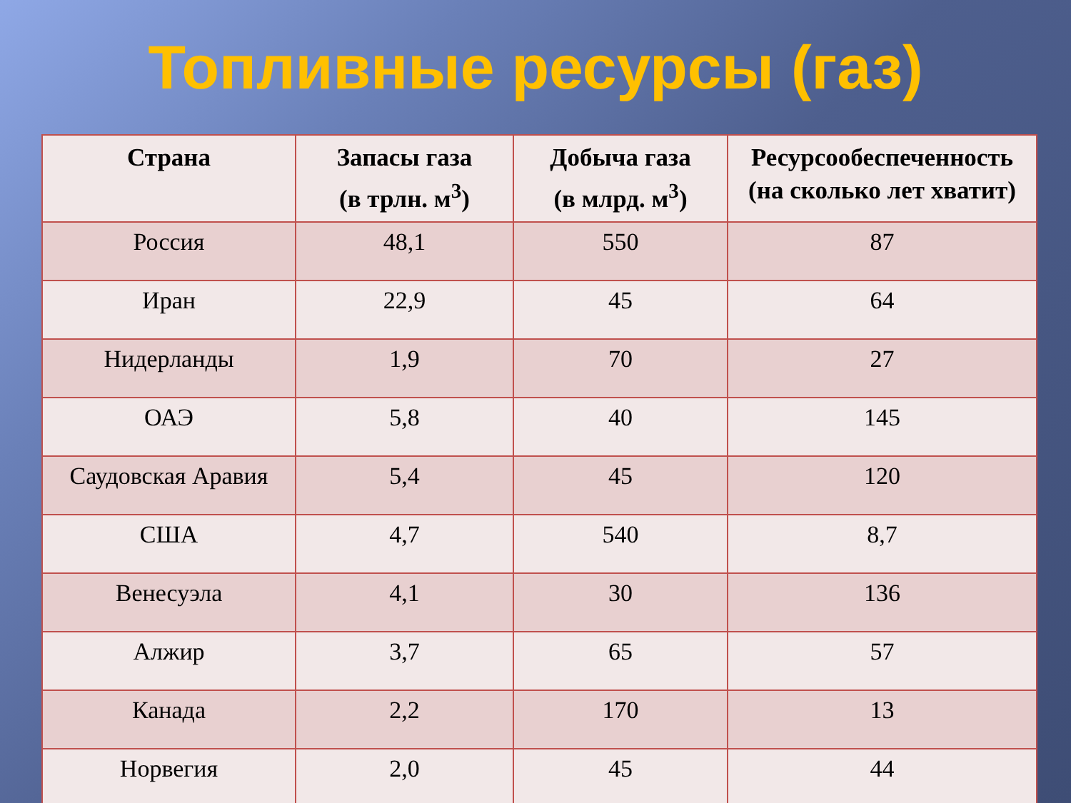Топливные ресурсы (газ)
| Страна | Запасы газа (в трлн. м<sup>3</sup>) | Добыча газа (в млрд. м<sup>3</sup>) | Ресурсообеспеченность (на сколько лет хватит) |
| --- | --- | --- | --- |
| Россия | 48,1 | 550 | 87 |
| Иран | 22,9 | 45 | 64 |
| Нидерланды | 1,9 | 70 | 27 |
| ОАЭ | 5,8 | 40 | 145 |
| Саудовская Аравия | 5,4 | 45 | 120 |
| США | 4,7 | 540 | 8,7 |
| Венесуэла | 4,1 | 30 | 136 |
| Алжир | 3,7 | 65 | 57 |
| Канада | 2,2 | 170 | 13 |
| Норвегия | 2,0 | 45 | 44 |